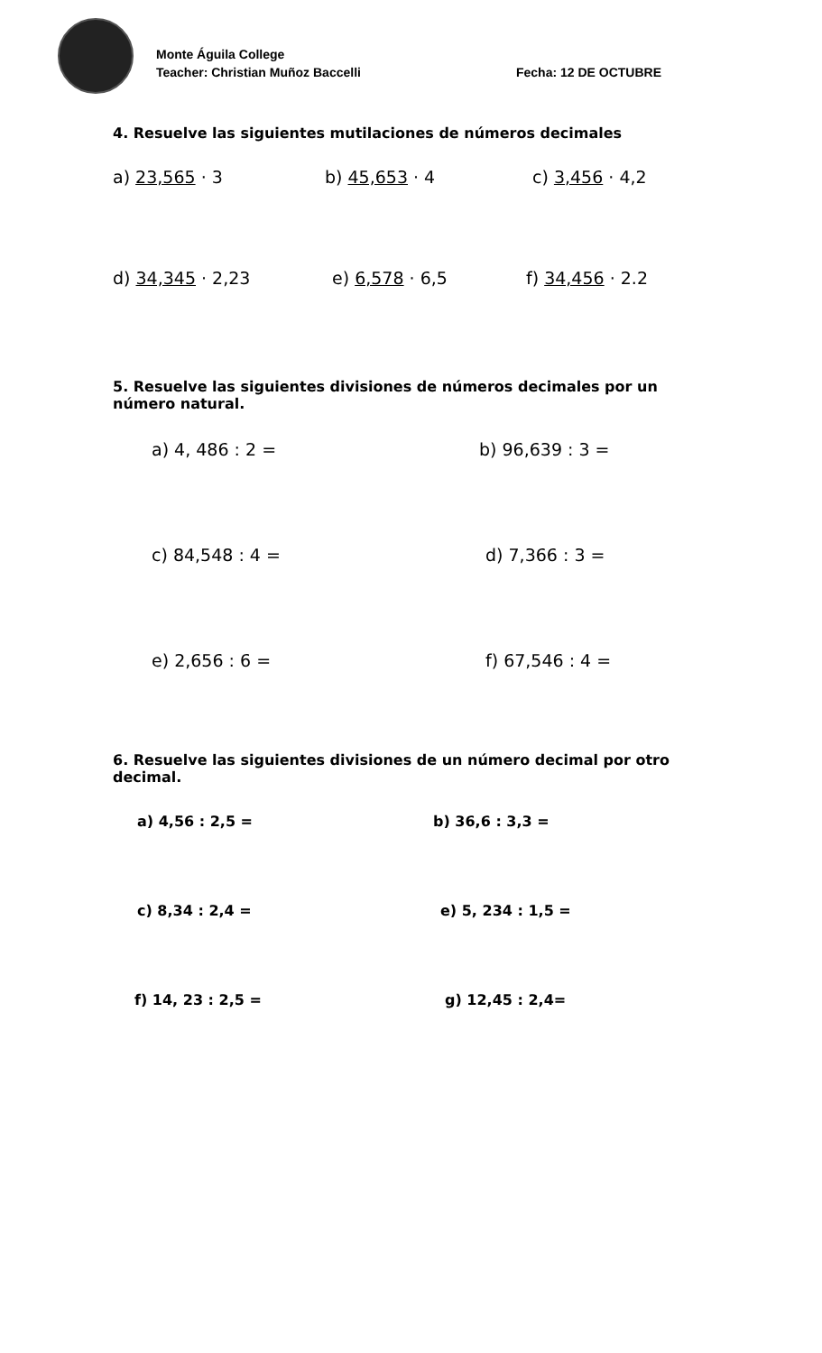Monte Águila College
Teacher: Christian Muñoz Baccelli Fecha: 12 DE OCTUBRE
4. Resuelve las siguientes mutilaciones de números decimales
a) 23,565 · 3 b) 45,653 · 4 c) 3,456 · 4,2
d) 34,345 · 2,23 e) 6,578 · 6,5 f) 34,456 · 2.2
5. Resuelve las siguientes divisiones de números decimales por un número natural.
a) 4, 486 : 2 = b) 96,639 : 3 =
c) 84,548 : 4 = d) 7,366 : 3 =
e) 2,656 : 6 = f) 67,546 : 4 =
6. Resuelve las siguientes divisiones de un número decimal por otro decimal.
a) 4,56 : 2,5 = b) 36,6 : 3,3 =
c) 8,34 : 2,4 = e) 5, 234 : 1,5 =
f) 14, 23 : 2,5 = g) 12,45 : 2,4=